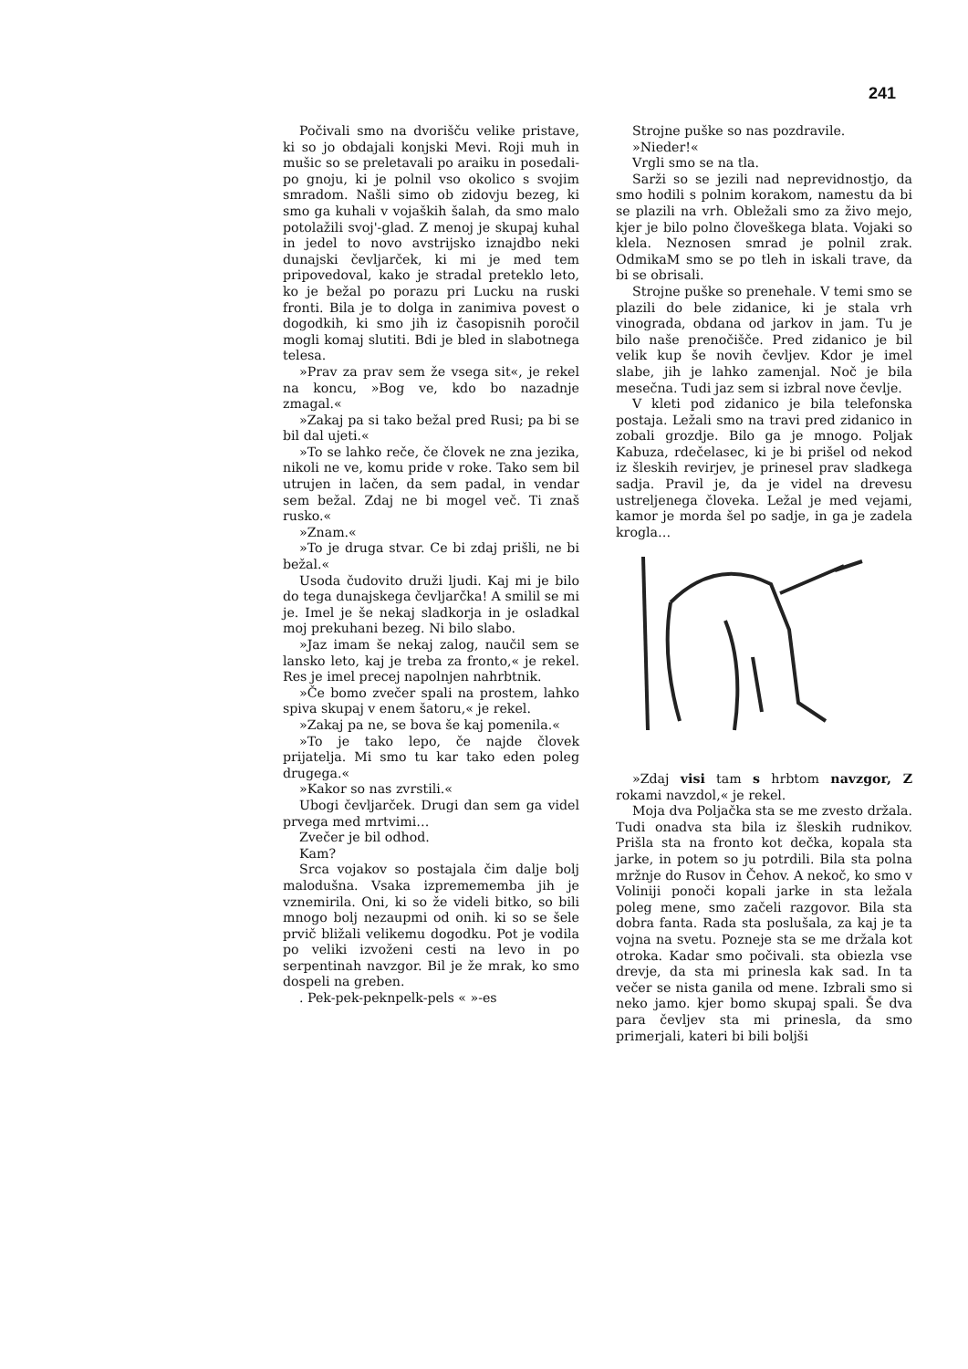241
Počivali smo na dvorišču velike pristave, ki so jo obdajali konjski Mevi. Roji muh in mušic so se preletavali po araiku in posedali-po gnoju, ki je polnil vso okolico s svojim smradom. Našli simo ob zidovju bezeg, ki smo ga kuhali v vojaških šalah, da smo malo potolažili svoj'-glad. Z menoj je skupaj kuhal in jedel to novo avstrijsko iznajdbo neki dunajski čevljarček, ki mi je med tem pripovedoval, kako je stradal preteklo leto, ko je bežal po porazu pri Lucku na ruski fronti. Bila je to dolga in zanimiva povest o dogodkih, ki smo jih iz časopisnih poročil mogli komaj slutiti. Bdi je bled in slabotnega telesa.
»Prav za prav sem že vsega sit«, je rekel na koncu, »Bog ve, kdo bo nazadnje zmagal.«
»Zakaj pa si tako bežal pred Rusi; pa bi se bil dal ujeti.«
»To se lahko reče, če človek ne zna jezika, nikoli ne ve, komu pride v roke. Tako sem bil utrujen in lačen, da sem padal, in vendar sem bežal. Zdaj ne bi mogel več. Ti znaš rusko.«
»Znam.«
»To je druga stvar. Ce bi zdaj prišli, ne bi bežal.«
Usoda čudovito druži ljudi. Kaj mi je bilo do tega dunajskega čevljarčka! A smilil se mi je. Imel je še nekaj sladkorja in je osladkal moj prekuhani bezeg. Ni bilo slabo.
»Jaz imam še nekaj zalog, naučil sem se lansko leto, kaj je treba za fronto,« je rekel. Res je imel precej napolnjen nahrbtnik.
»Če bomo zvečer spali na prostem, lahko spiva skupaj v enem šatoru,« je rekel.
»Zakaj pa ne, se bova še kaj pomenila.«
»To je tako lepo, če najde človek prijatelja. Mi smo tu kar tako eden poleg drugega.«
»Kakor so nas zvrstili.«
Ubogi čevljarček. Drugi dan sem ga videl prvega med mrtvimi…
Zvečer je bil odhod.
Kam?
Srca vojakov so postajala čim dalje bolj malodušna. Vsaka izpremememba jih je vznemirila. Oni, ki so že videli bitko, so bili mnogo bolj nezaupmi od onih. ki so se šele prvič bližali velikemu dogodku. Pot je vodila po veliki izvoženi cesti na levo in po serpentinah navzgor. Bil je že mrak, ko smo dospeli na greben.
. Pek-pek-peknpelk-pels « »-es
Strojne puške so nas pozdravile.
»Nieder!«
Vrgli smo se na tla.
Sarži so se jezili nad neprevidnostjo, da smo hodili s polnim korakom, namestu da bi se plazili na vrh. Obležali smo za živo mejo, kjer je bilo polno človeškega blata. Vojaki so klela. Neznosen smrad je polnil zrak. OdmikaM smo se po tleh in iskali trave, da bi se obrisali.
Strojne puške so prenehale. V temi smo se plazili do bele zidanice, ki je stala vrh vinograda, obdana od jarkov in jam. Tu je bilo naše prenočišče. Pred zidanico je bil velik kup še novih čevljev. Kdor je imel slabe, jih je lahko zamenjal. Noč je bila mesečna. Tudi jaz sem si izbral nove čevlje.
V kleti pod zidanico je bila telefonska postaja. Ležali smo na travi pred zidanico in zobali grozdje. Bilo ga je mnogo. Poljak Kabuza, rdečelasec, ki je bi prišel od nekod iz šleskih revirjev, je prinesel prav sladkega sadja. Pravil je, da je videl na drevesu ustreljenega človeka. Ležal je med vejami, kamor je morda šel po sadje, in ga je zadela krogla…
»Zdaj visi tam s hrbtom navzgor, Z rokami navzdol,« je rekel.
Moja dva Poljačka sta se me zvesto držala. Tudi onadva sta bila iz šleskih rudnikov. Prišla sta na fronto kot dečka, kopala sta jarke, in potem so ju potrdili. Bila sta polna mržnje do Rusov in Čehov. A nekoč, ko smo v Voliniji ponoči kopali jarke in sta ležala poleg mene, smo začeli razgovor. Bila sta dobra fanta. Rada sta poslušala, za kaj je ta vojna na svetu. Pozneje sta se me držala kot otroka. Kadar smo počivali. sta obiezla vse drevje, da sta mi prinesla kak sad. In ta večer se nista ganila od mene. Izbrali smo si neko jamo. kjer bomo skupaj spali. Še dva para čevljev sta mi prinesla, da smo primerjali, kateri bi bili boljši